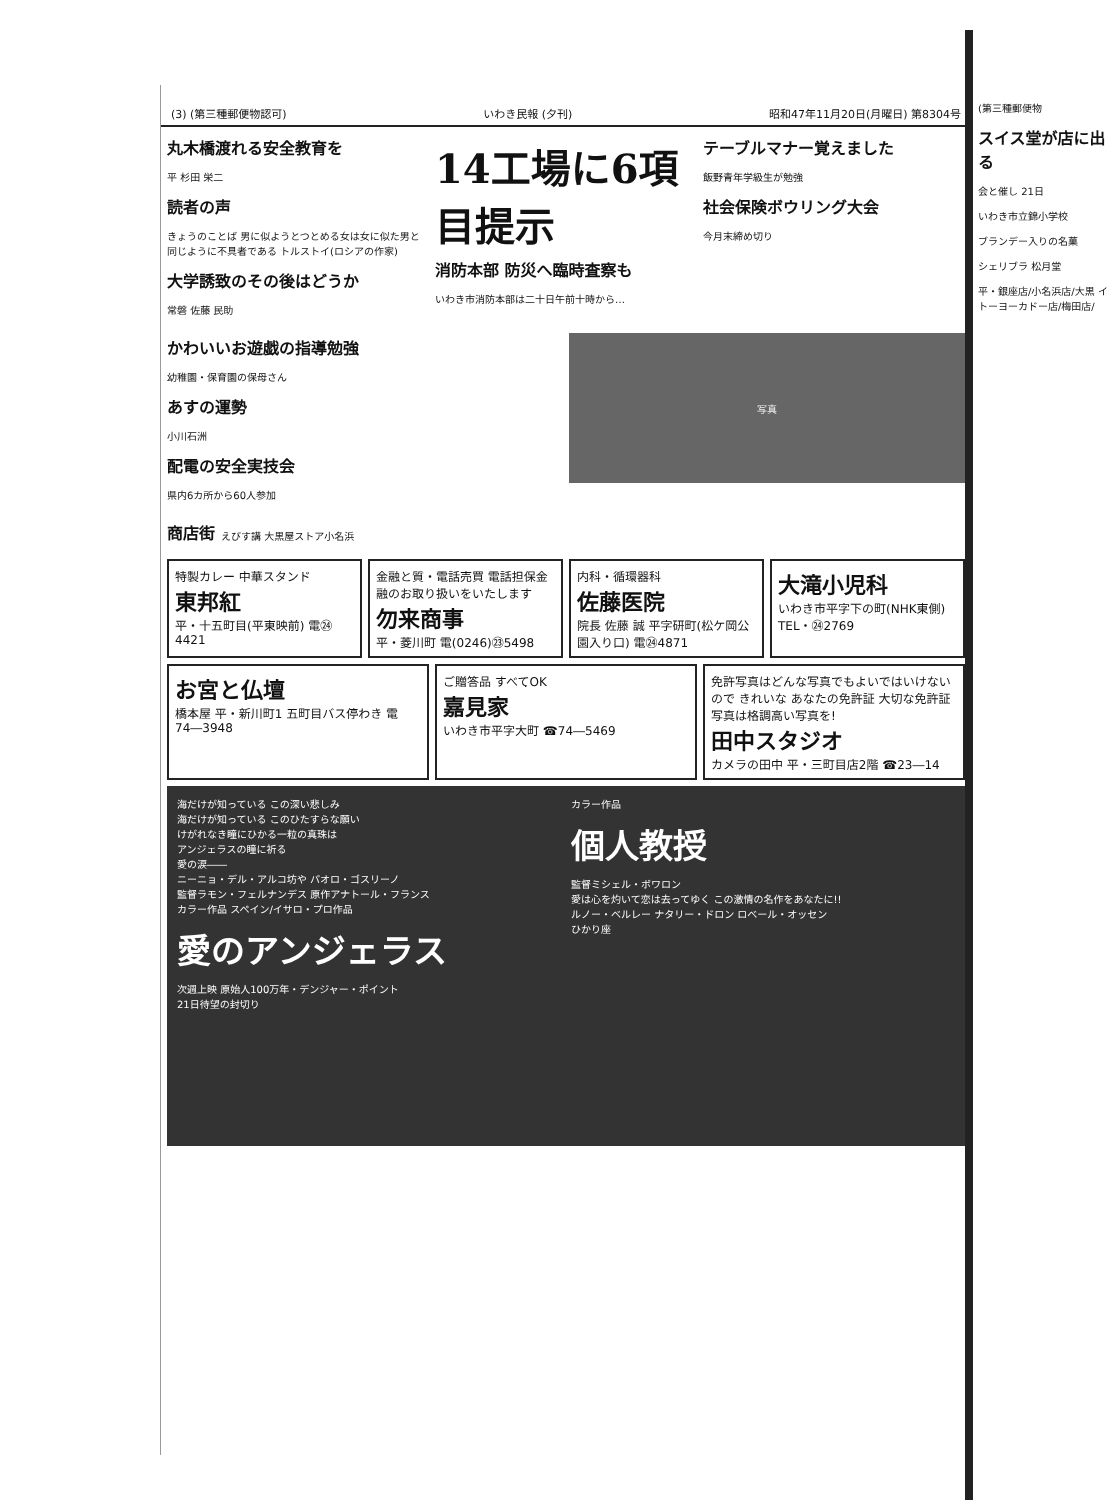(3) (第三種郵便物認可) いわき民報 (夕刊) 昭和47年11月20日(月曜日) 第8304号
丸木橋渡れる安全教育を
平 杉田 栄二
読者の声
きょうのことば 男に似ようとつとめる女は女に似た男と同じように不具者である トルストイ(ロシアの作家)
大学誘致のその後はどうか
常磐 佐藤 民助
14工場に6項目提示
消防本部 防災へ臨時査察も
いわき市消防本部は二十日午前十時から…
テーブルマナー覚えました
飯野青年学級生が勉強
社会保険ボウリング大会
今月末締め切り
かわいいお遊戯の指導勉強
幼稚園・保育園の保母さん
あすの運勢
小川石洲
配電の安全実技会
県内6カ所から60人参加
写真
商店街
えびす講 大黒屋ストア小名浜
特製カレー 中華スタンド
東邦紅
平・十五町目(平東映前) 電㉔4421
金融と質・電話売買 電話担保金融のお取り扱いをいたします
勿来商事
平・菱川町 電(0246)㉓5498
内科・循環器科
佐藤医院
院長 佐藤 誠 平字研町(松ケ岡公園入り口) 電㉔4871
大滝小児科
いわき市平字下の町(NHK東側) TEL・㉔2769
お宮と仏壇
橋本屋 平・新川町1 五町目バス停わき 電74―3948
ご贈答品 すべてOK
嘉見家
いわき市平字大町 ☎74―5469
免許写真はどんな写真でもよいではいけないので きれいな あなたの免許証 大切な免許証写真は格調高い写真を!
田中スタジオ
カメラの田中 平・三町目店2階 ☎23―14
海だけが知っている この深い悲しみ
海だけが知っている このひたすらな願い
けがれなき瞳にひかる一粒の真珠は
アンジェラスの瞳に祈る
愛の涙――
ニーニョ・デル・アルコ坊や パオロ・ゴスリーノ
監督ラモン・フェルナンデス 原作アナトール・フランス
カラー作品 スペイン/イサロ・プロ作品
愛のアンジェラス
次週上映 原始人100万年・デンジャー・ポイント
21日待望の封切り
カラー作品
個人教授
監督ミシェル・ボワロン
愛は心を灼いて恋は去ってゆく この激情の名作をあなたに!!
ルノー・ベルレー ナタリー・ドロン ロベール・オッセン
ひかり座
(第三種郵便物
スイス堂が店に出る
会と催し 21日
いわき市立錦小学校
ブランデー入りの名菓
シェリブラ 松月堂
平・銀座店/小名浜店/大黒 イトーヨーカドー店/梅田店/